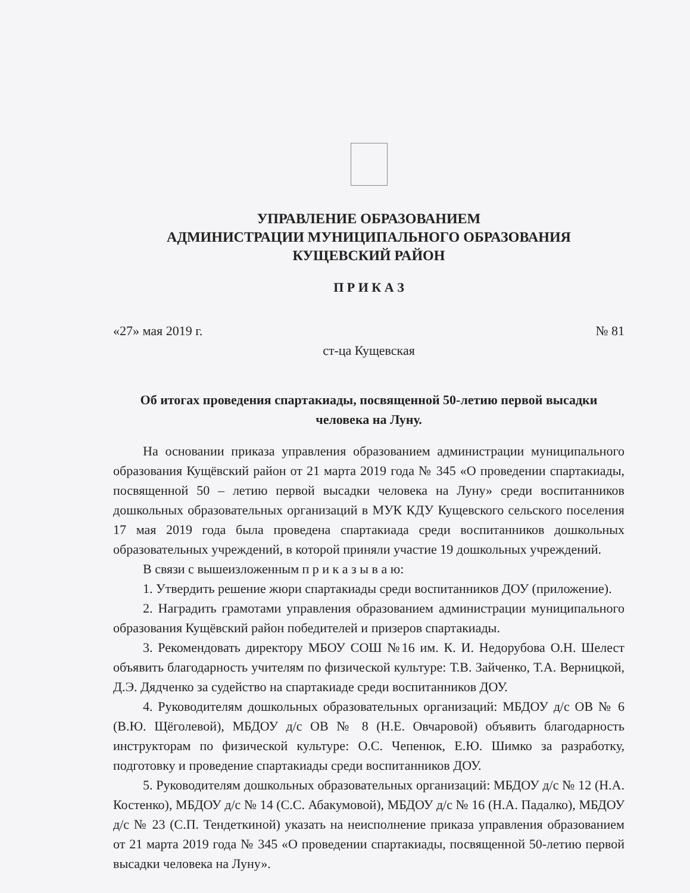УПРАВЛЕНИЕ ОБРАЗОВАНИЕМ
АДМИНИСТРАЦИИ МУНИЦИПАЛЬНОГО ОБРАЗОВАНИЯ
КУЩЕВСКИЙ РАЙОН
П Р И К А З
«27» мая 2019 г. № 81
ст-ца Кущевская
Об итогах проведения спартакиады, посвященной 50-летию первой высадки человека на Луну.
На основании приказа управления образованием администрации муниципального образования Кущёвский район от 21 марта 2019 года № 345 «О проведении спартакиады, посвященной 50 – летию первой высадки человека на Луну» среди воспитанников дошкольных образовательных организаций в МУК КДУ Кущевского сельского поселения 17 мая 2019 года была проведена спартакиада среди воспитанников дошкольных образовательных учреждений, в которой приняли участие 19 дошкольных учреждений.
В связи с вышеизложенным п р и к а з ы в а ю:
1. Утвердить решение жюри спартакиады среди воспитанников ДОУ (приложение).
2. Наградить грамотами управления образованием администрации муниципального образования Кущёвский район победителей и призеров спартакиады.
3. Рекомендовать директору МБОУ СОШ №16 им. К. И. Недорубова О.Н. Шелест объявить благодарность учителям по физической культуре: Т.В. Зайченко, Т.А. Верницкой, Д.Э. Дядченко за судейство на спартакиаде среди воспитанников ДОУ.
4. Руководителям дошкольных образовательных организаций: МБДОУ д/с ОВ № 6 (В.Ю. Щёголевой), МБДОУ д/с ОВ № 8 (Н.Е. Овчаровой) объявить благодарность инструкторам по физической культуре: О.С. Чепенюк, Е.Ю. Шимко за разработку, подготовку и проведение спартакиады среди воспитанников ДОУ.
5. Руководителям дошкольных образовательных организаций: МБДОУ д/с № 12 (Н.А. Костенко), МБДОУ д/с № 14 (С.С. Абакумовой), МБДОУ д/с № 16 (Н.А. Падалко), МБДОУ д/с № 23 (С.П. Тендеткиной) указать на неисполнение приказа управления образованием от 21 марта 2019 года № 345 «О проведении спартакиады, посвященной 50-летию первой высадки человека на Луну».